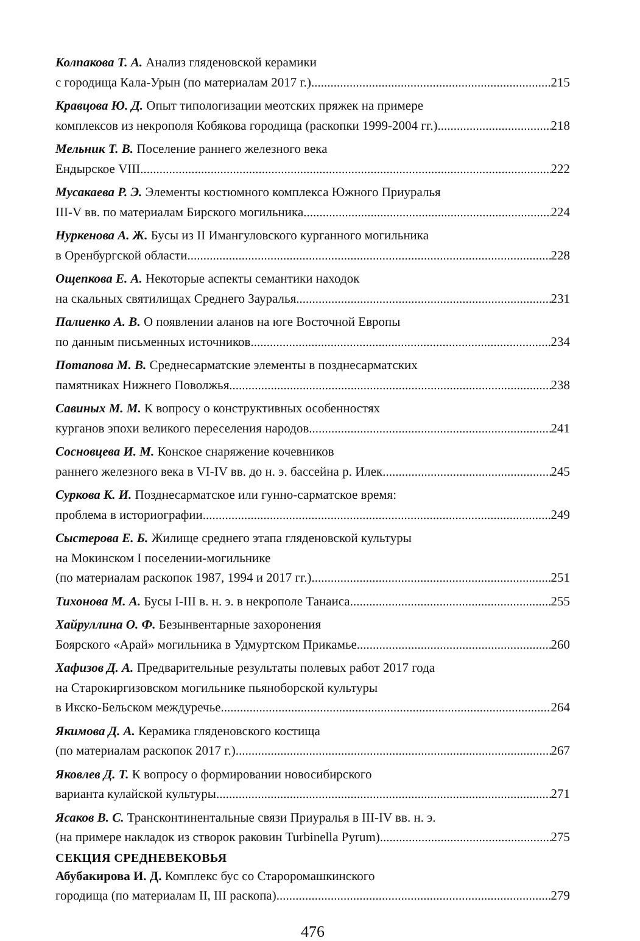Колпакова Т. А. Анализ гляденовской керамики
с городища Кала-Урын (по материалам 2017 г.) 215
Кравцова Ю. Д. Опыт типологизации меотских пряжек на примере
комплексов из некрополя Кобякова городища (раскопки 1999-2004 гг.) 218
Мельник Т. В. Поселение раннего железного века
Ендырское VIII 222
Мусакаева Р. Э. Элементы костюмного комплекса Южного Приуралья
III-V вв. по материалам Бирского могильника 224
Нуркенова А. Ж. Бусы из II Имангуловского курганного могильника
в Оренбургской области 228
Ощепкова Е. А. Некоторые аспекты семантики находок
на скальных святилищах Среднего Зауралья 231
Палиенко А. В. О появлении аланов на юге Восточной Европы
по данным письменных источников 234
Потапова М. В. Среднесарматские элементы в позднесарматских
памятниках Нижнего Поволжья 238
Савиных М. М. К вопросу о конструктивных особенностях
курганов эпохи великого переселения народов 241
Сосновцева И. М. Конское снаряжение кочевников
раннего железного века в VI-IV вв. до н. э. бассейна р. Илек 245
Суркова К. И. Позднесарматское или гунно-сарматское время:
проблема в историографии 249
Сыстерова Е. Б. Жилище среднего этапа гляденовской культуры
на Мокинском I поселении-могильнике
(по материалам раскопок 1987, 1994 и 2017 гг.) 251
Тихонова М. А. Бусы I-III в. н. э. в некрополе Танаиса 255
Хайруллина О. Ф. Безынвентарные захоронения
Боярского «Арай» могильника в Удмуртском Прикамье 260
Хафизов Д. А. Предварительные результаты полевых работ 2017 года
на Старокиргизовском могильнике пьяноборской культуры
в Икско-Бельском междуречье 264
Якимова Д. А. Керамика гляденовского костища
(по материалам раскопок 2017 г.) 267
Яковлев Д. Т. К вопросу о формировании новосибирского
варианта кулайской культуры 271
Ясаков В. С. Трансконтинентальные связи Приуралья в III-IV вв. н. э.
(на примере накладок из створок раковин Turbinella Pyrum) 275
СЕКЦИЯ СРЕДНЕВЕКОВЬЯ
Абубакирова И. Д. Комплекс бус со Староромашкинского
городища (по материалам II, III раскопа) 279
476